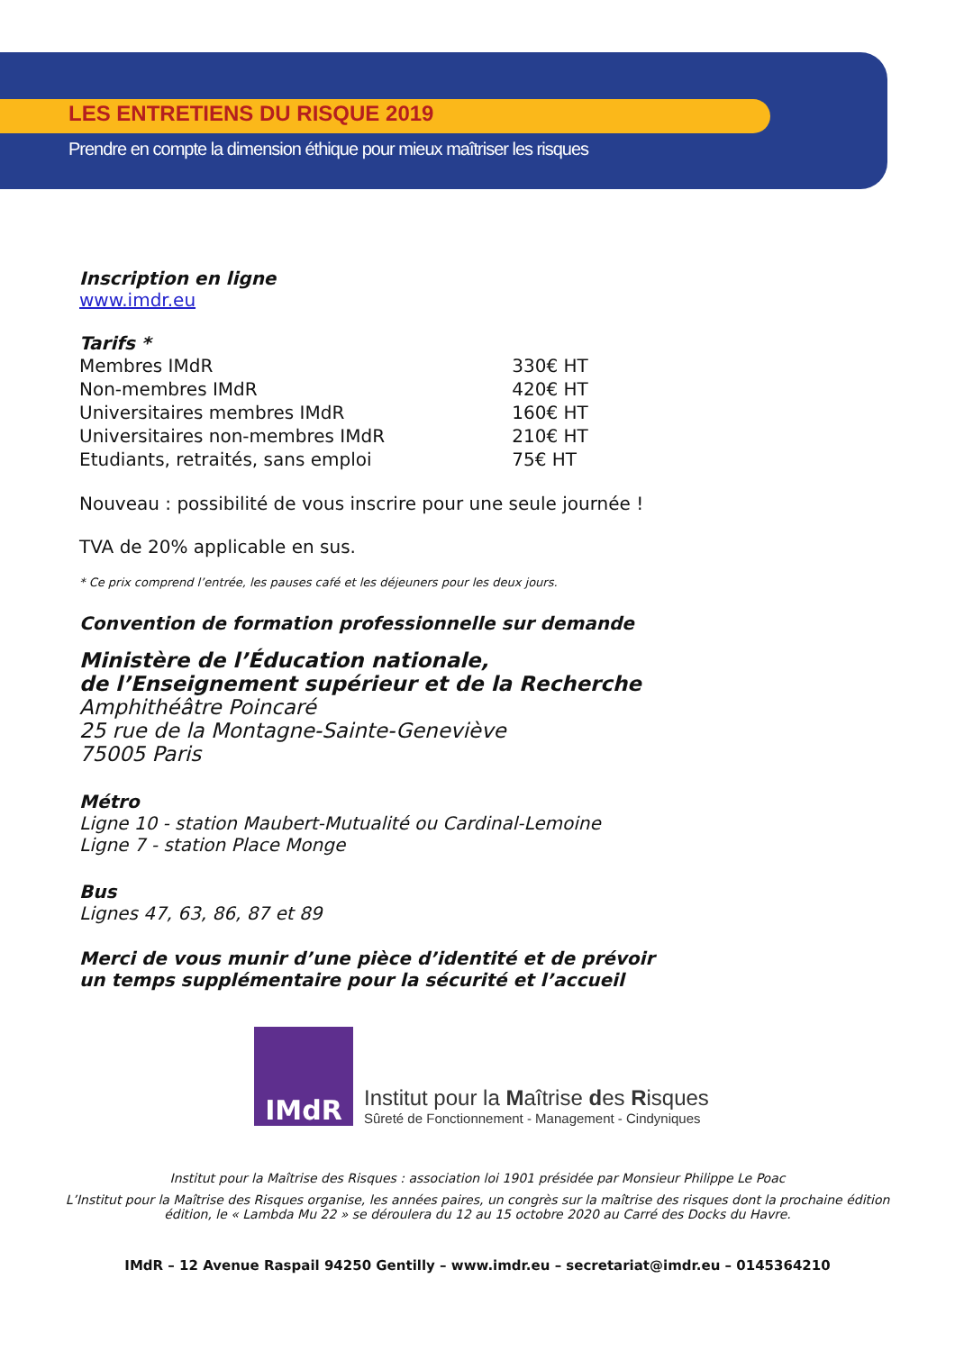LES ENTRETIENS DU RISQUE 2019
Prendre en compte la dimension éthique pour mieux maîtriser les risques
Inscription en ligne
www.imdr.eu
Tarifs *
| Membres IMdR | 330€ HT |
| Non-membres IMdR | 420€ HT |
| Universitaires membres IMdR | 160€ HT |
| Universitaires non-membres IMdR | 210€ HT |
| Etudiants, retraités, sans emploi | 75€ HT |
Nouveau : possibilité de vous inscrire pour une seule journée !
TVA de 20% applicable en sus.
* Ce prix comprend l’entrée, les pauses café et les déjeuners pour les deux jours.
Convention de formation professionnelle sur demande
Ministère de l’Éducation nationale,
de l’Enseignement supérieur et de la Recherche
Amphithéâtre Poincaré
25 rue de la Montagne-Sainte-Geneviève
75005 Paris
Métro
Ligne 10 - station Maubert-Mutualité ou Cardinal-Lemoine
Ligne 7 - station Place Monge
Bus
Lignes 47, 63, 86, 87 et 89
Merci de vous munir d’une pièce d’identité et de prévoir
un temps supplémentaire pour la sécurité et l’accueil
IMdR
Institut pour la Maîtrise des Risques
Sûreté de Fonctionnement - Management - Cindyniques
Institut pour la Maîtrise des Risques : association loi 1901 présidée par Monsieur Philippe Le Poac
L’Institut pour la Maîtrise des Risques organise, les années paires, un congrès sur la maîtrise des risques dont la prochaine édition
édition, le « Lambda Mu 22 » se déroulera du 12 au 15 octobre 2020 au Carré des Docks du Havre.
IMdR – 12 Avenue Raspail 94250 Gentilly – www.imdr.eu – secretariat@imdr.eu – 0145364210